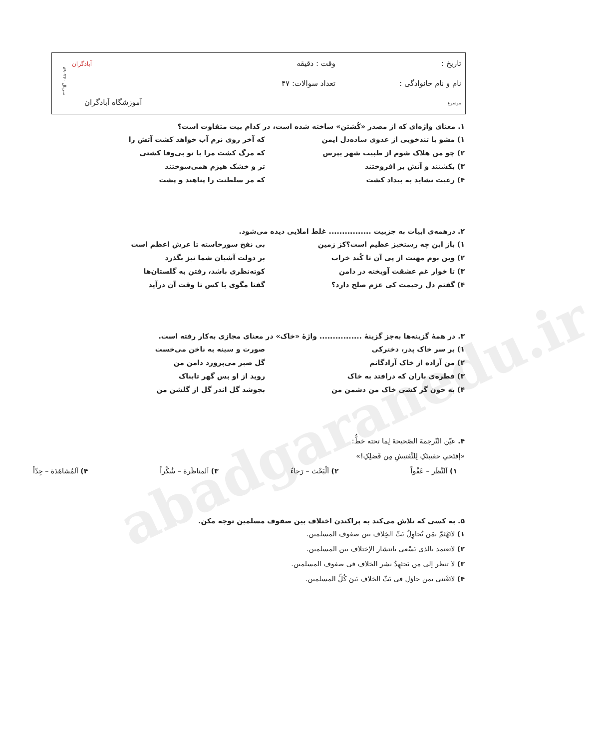abadgaranedu.ir
تاریخ :
نام و نام خانوادگی :
موضوع
وقت : دقیقه
تعداد سوالات: ۴۷
آموزشگاه آبادگران
آبادگران
سریال ۸۹۰۳۴۰
۱. معنای واژه‌ای که از مصدر «کُشتن» ساخته شده است، در کدام بیت متفاوت است؟
۱) مشو با تندخویی از عدوی ساده‌دل ایمن که آخر روی نرم آب خواهد کشت آتش را
۲) چو من هلاک شوم از طبیب شهر بپرس که مرگ کشت مرا یا تو بی‌وفا کشتی
۳) بکشتند و آتش بر افروختند تر و خشک هیزم همی‌سوختند
۴) رعیت نشاید به بیداد کشت که مر سلطنت را پناهند و پشت
۲. درهمه‌ی ابیات به جزبیت ................ غلط املایی دیده می‌شود.
۱) باز این چه رستخیز عظیم است؟کز زمین بی نفخ سورخاسته تا عرش اعظم است
۲) وین بوم مهنت از پی آن تا کُند خراب بر دولت آشیان شما نیز بگذرد
۳) تا خوار غم عشقت آویخته در دامن کوته‌نظری باشد، رفتن به گلستان‌ها
۴) گفتم دل رحیمت کی عزم صلح دارد؟ گفتا مگوی با کس تا وقت آن درآید
۳. در همهٔ گزینه‌ها به‌جز گزینهٔ ................ واژهٔ «خاک» در معنای مجازی به‌کار رفته است.
۱) بر سر خاک پدر، دخترکی صورت و سینه به ناخن می‌خست
۲) من آزاده از خاک آزادگانم گل صبر می‌پرورد دامن من
۳) قطره‌ی باران که درافتد به خاک روید از او بس گهر تابناک
۴) به خون گر کشی خاک من دشمن من بجوشد گل اندر گل از گلشن من
۴. عیّن التّرجمةَ الصّحیحةَ لِما تحته خطٌّ:
«إفتَحي حقیبتَکِ لِلتَّفتیشِ مِن فَضلِکِ!»
۱) اَلنَّظَر – عَفْواً ۲) اَلْبَحْث – رَجاءً ۳) اَلمناظَرة – شُکْراً ۴) اَلمُشاهَدَة – جِدّاً
۵. به کسی که تلاش می‌کند به پراکندن اختلاف بین صفوف مسلمین توجه مکن.
۱) لاتَهْتَمّ بمَن یُحاوِلُ بَثّ الخِلاف بین صفوف المسلمین.
۲) لاتعتمد بالذی یَسْعی بانتشار الإختلاف بین المسلمین.
۳) لا تنظر اِلی من یَجتَهِدُ نشر الخلاف فی صفوف المسلمین.
۴) لاتَعْتنی بمن حاوَل فی بَثّ الخلاف بَینَ کُلِّ المسلمین.